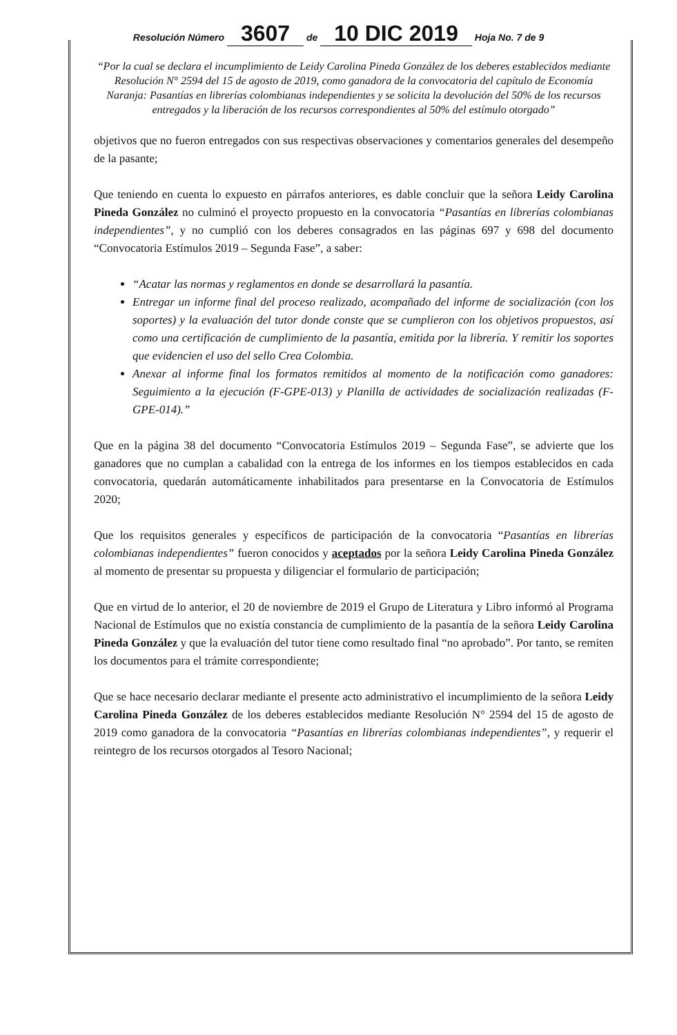Resolución Número 3607 de 10 DIC 2019 Hoja No. 7 de 9
“Por la cual se declara el incumplimiento de Leidy Carolina Pineda González de los deberes establecidos mediante Resolución N° 2594 del 15 de agosto de 2019, como ganadora de la convocatoria del capítulo de Economía Naranja: Pasantías en librerías colombianas independientes y se solicita la devolución del 50% de los recursos entregados y la liberación de los recursos correspondientes al 50% del estímulo otorgado”
objetivos que no fueron entregados con sus respectivas observaciones y comentarios generales del desempeño de la pasante;
Que teniendo en cuenta lo expuesto en párrafos anteriores, es dable concluir que la señora Leidy Carolina Pineda González no culminó el proyecto propuesto en la convocatoria “Pasantías en librerías colombianas independientes”, y no cumplió con los deberes consagrados en las páginas 697 y 698 del documento “Convocatoria Estímulos 2019 – Segunda Fase”, a saber:
“Acatar las normas y reglamentos en donde se desarrollará la pasantía.
Entregar un informe final del proceso realizado, acompañado del informe de socialización (con los soportes) y la evaluación del tutor donde conste que se cumplieron con los objetivos propuestos, así como una certificación de cumplimiento de la pasantía, emitida por la librería. Y remitir los soportes que evidencien el uso del sello Crea Colombia.
Anexar al informe final los formatos remitidos al momento de la notificación como ganadores: Seguimiento a la ejecución (F-GPE-013) y Planilla de actividades de socialización realizadas (F-GPE-014).”
Que en la página 38 del documento “Convocatoria Estímulos 2019 – Segunda Fase”, se advierte que los ganadores que no cumplan a cabalidad con la entrega de los informes en los tiempos establecidos en cada convocatoria, quedarán automáticamente inhabilitados para presentarse en la Convocatoria de Estímulos 2020;
Que los requisitos generales y específicos de participación de la convocatoria “Pasantías en librerías colombianas independientes” fueron conocidos y aceptados por la señora Leidy Carolina Pineda González al momento de presentar su propuesta y diligenciar el formulario de participación;
Que en virtud de lo anterior, el 20 de noviembre de 2019 el Grupo de Literatura y Libro informó al Programa Nacional de Estímulos que no existía constancia de cumplimiento de la pasantía de la señora Leidy Carolina Pineda González y que la evaluación del tutor tiene como resultado final “no aprobado”. Por tanto, se remiten los documentos para el trámite correspondiente;
Que se hace necesario declarar mediante el presente acto administrativo el incumplimiento de la señora Leidy Carolina Pineda González de los deberes establecidos mediante Resolución N° 2594 del 15 de agosto de 2019 como ganadora de la convocatoria “Pasantías en librerías colombianas independientes”, y requerir el reintegro de los recursos otorgados al Tesoro Nacional;